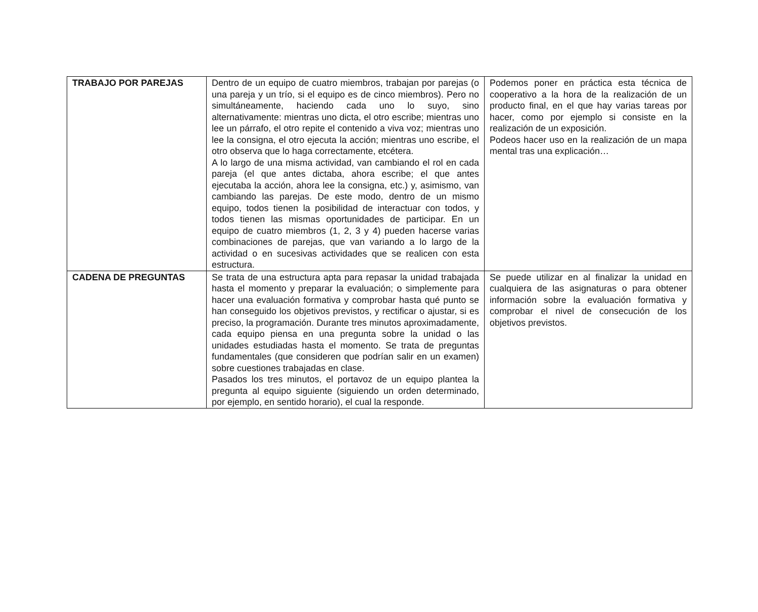| TRABAJO POR PAREJAS | Dentro de un equipo de cuatro miembros, trabajan por parejas (o una pareja y un trío, si el equipo es de cinco miembros). Pero no simultáneamente, haciendo cada uno lo suyo, sino alternativamente: mientras uno dicta, el otro escribe; mientras uno lee un párrafo, el otro repite el contenido a viva voz; mientras uno lee la consigna, el otro ejecuta la acción; mientras uno escribe, el otro observa que lo haga correctamente, etcétera. A lo largo de una misma actividad, van cambiando el rol en cada pareja (el que antes dictaba, ahora escribe; el que antes ejecutaba la acción, ahora lee la consigna, etc.) y, asimismo, van cambiando las parejas. De este modo, dentro de un mismo equipo, todos tienen la posibilidad de interactuar con todos, y todos tienen las mismas oportunidades de participar. En un equipo de cuatro miembros (1, 2, 3 y 4) pueden hacerse varias combinaciones de parejas, que van variando a lo largo de la actividad o en sucesivas actividades que se realicen con esta estructura. | Podemos poner en práctica esta técnica de cooperativo a la hora de la realización de un producto final, en el que hay varias tareas por hacer, como por ejemplo si consiste en la realización de un exposición. Podeos hacer uso en la realización de un mapa mental tras una explicación… |
| CADENA DE PREGUNTAS | Se trata de una estructura apta para repasar la unidad trabajada hasta el momento y preparar la evaluación; o simplemente para hacer una evaluación formativa y comprobar hasta qué punto se han conseguido los objetivos previstos, y rectificar o ajustar, si es preciso, la programación. Durante tres minutos aproximadamente, cada equipo piensa en una pregunta sobre la unidad o las unidades estudiadas hasta el momento. Se trata de preguntas fundamentales (que consideren que podrían salir en un examen) sobre cuestiones trabajadas en clase. Pasados los tres minutos, el portavoz de un equipo plantea la pregunta al equipo siguiente (siguiendo un orden determinado, por ejemplo, en sentido horario), el cual la responde. | Se puede utilizar en al finalizar la unidad en cualquiera de las asignaturas o para obtener información sobre la evaluación formativa y comprobar el nivel de consecución de los objetivos previstos. |